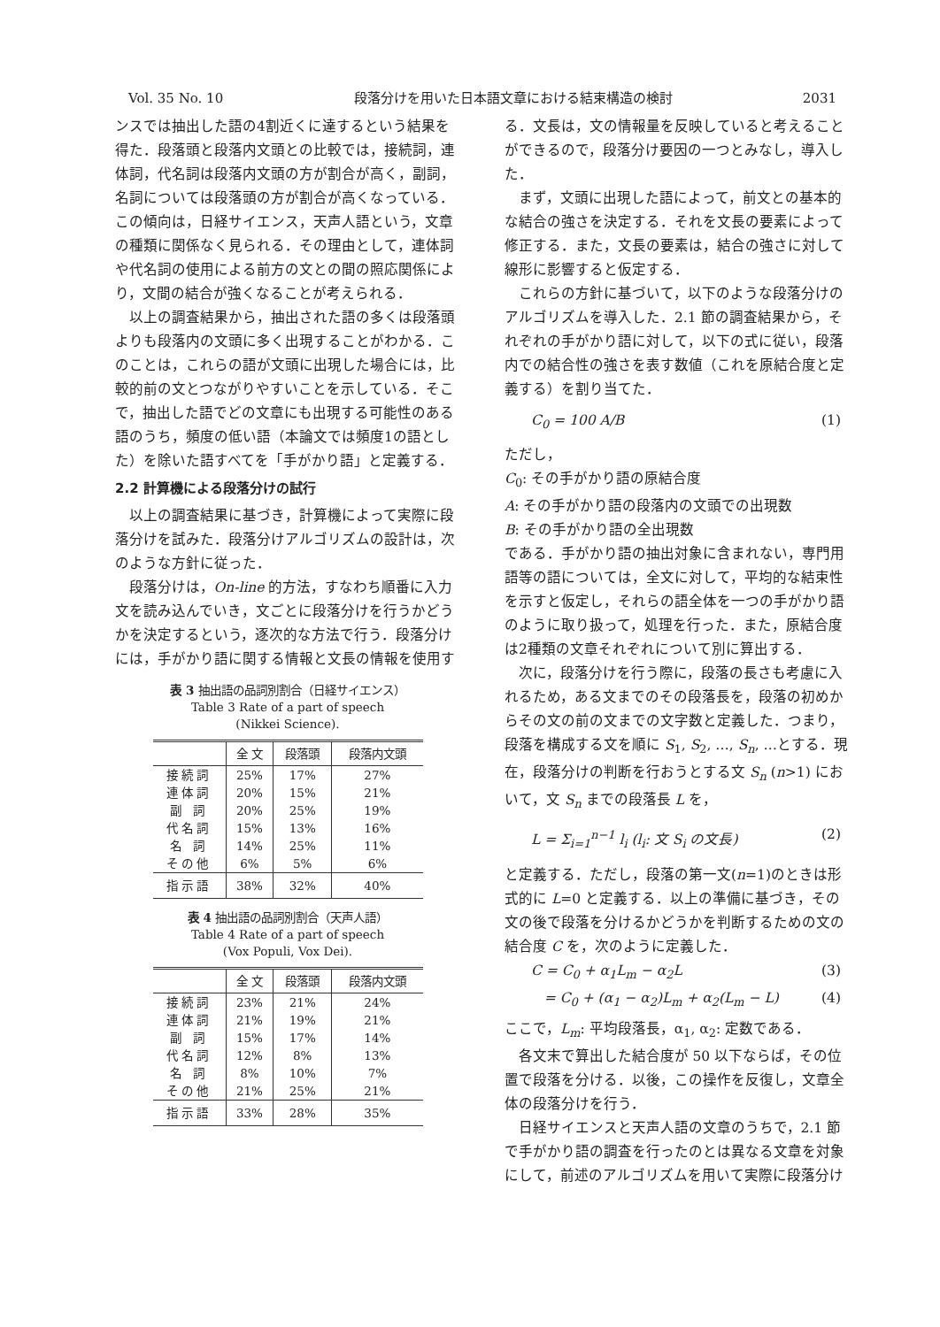Vol. 35 No. 10 段落分けを用いた日本語文章における結束構造の検討 2031
ンスでは抽出した語の4割近くに達するという結果を得た．段落頭と段落内文頭との比較では，接続詞，連体詞，代名詞は段落内文頭の方が割合が高く，副詞，名詞については段落頭の方が割合が高くなっている．この傾向は，日経サイエンス，天声人語という，文章の種類に関係なく見られる．その理由として，連体詞や代名詞の使用による前方の文との間の照応関係により，文間の結合が強くなることが考えられる．
以上の調査結果から，抽出された語の多くは段落頭よりも段落内の文頭に多く出現することがわかる．このことは，これらの語が文頭に出現した場合には，比較的前の文とつながりやすいことを示している．そこで，抽出した語でどの文章にも出現する可能性のある語のうち，頻度の低い語（本論文では頻度1の語とした）を除いた語すべてを「手がかり語」と定義する．
2.2 計算機による段落分けの試行
以上の調査結果に基づき，計算機によって実際に段落分けを試みた．段落分けアルゴリズムの設計は，次のような方針に従った．
段落分けは，On-line 的方法，すなわち順番に入力文を読み込んでいき，文ごとに段落分けを行うかどうかを決定するという，逐次的な方法で行う．段落分けには，手がかり語に関する情報と文長の情報を使用す
表 3 抽出語の品詞別割合（日経サイエンス）
Table 3 Rate of a part of speech
(Nikkei Science).
| | 全 文 | 段落頭 | 段落内文頭 |
| --- | --- | --- | --- |
| 接続詞 | 25% | 17% | 27% |
| 連体詞 | 20% | 15% | 21% |
| 副 詞 | 20% | 25% | 19% |
| 代名詞 | 15% | 13% | 16% |
| 名 詞 | 14% | 25% | 11% |
| その他 | 6% | 5% | 6% |
| 指示語 | 38% | 32% | 40% |
表 4 抽出語の品詞別割合（天声人語）
Table 4 Rate of a part of speech
(Vox Populi, Vox Dei).
| | 全 文 | 段落頭 | 段落内文頭 |
| --- | --- | --- | --- |
| 接続詞 | 23% | 21% | 24% |
| 連体詞 | 21% | 19% | 21% |
| 副 詞 | 15% | 17% | 14% |
| 代名詞 | 12% | 8% | 13% |
| 名 詞 | 8% | 10% | 7% |
| その他 | 21% | 25% | 21% |
| 指示語 | 33% | 28% | 35% |
る．文長は，文の情報量を反映していると考えることができるので，段落分け要因の一つとみなし，導入した．
まず，文頭に出現した語によって，前文との基本的な結合の強さを決定する．それを文長の要素によって修正する．また，文長の要素は，結合の強さに対して線形に影響すると仮定する．
これらの方針に基づいて，以下のような段落分けのアルゴリズムを導入した．2.1 節の調査結果から，それぞれの手がかり語に対して，以下の式に従い，段落内での結合性の強さを表す数値（これを原結合度と定義する）を割り当てた．
C<sub>0</sub> = 100 A/B (1)
ただし，
C<sub>0</sub>: その手がかり語の原結合度
A: その手がかり語の段落内の文頭での出現数
B: その手がかり語の全出現数
である．手がかり語の抽出対象に含まれない，専門用語等の語については，全文に対して，平均的な結束性を示すと仮定し，それらの語全体を一つの手がかり語のように取り扱って，処理を行った．また，原結合度は2種類の文章それぞれについて別に算出する．
次に，段落分けを行う際に，段落の長さも考慮に入れるため，ある文までのその段落長を，段落の初めからその文の前の文までの文字数と定義した．つまり，段落を構成する文を順に S<sub>1</sub>, S<sub>2</sub>, …, S<sub>n</sub>, …とする．現在，段落分けの判断を行おうとする文 S<sub>n</sub> (n>1) において，文 S<sub>n</sub> までの段落長 L を，
L = Σ<sub>i=1</sub><sup>n−1</sup> l<sub>i</sub> (l<sub>i</sub>: 文 S<sub>i</sub> の文長) (2)
と定義する．ただし，段落の第一文(n=1)のときは形式的に L=0 と定義する．以上の準備に基づき，その文の後で段落を分けるかどうかを判断するための文の結合度 C を，次のように定義した．
C = C<sub>0</sub> + α<sub>1</sub>L<sub>m</sub> − α<sub>2</sub>L (3)
= C<sub>0</sub> + (α<sub>1</sub> − α<sub>2</sub>)L<sub>m</sub> + α<sub>2</sub>(L<sub>m</sub> − L) (4)
ここで，L<sub>m</sub>: 平均段落長，α<sub>1</sub>, α<sub>2</sub>: 定数である．
各文末で算出した結合度が 50 以下ならば，その位置で段落を分ける．以後，この操作を反復し，文章全体の段落分けを行う．
日経サイエンスと天声人語の文章のうちで，2.1 節で手がかり語の調査を行ったのとは異なる文章を対象にして，前述のアルゴリズムを用いて実際に段落分け